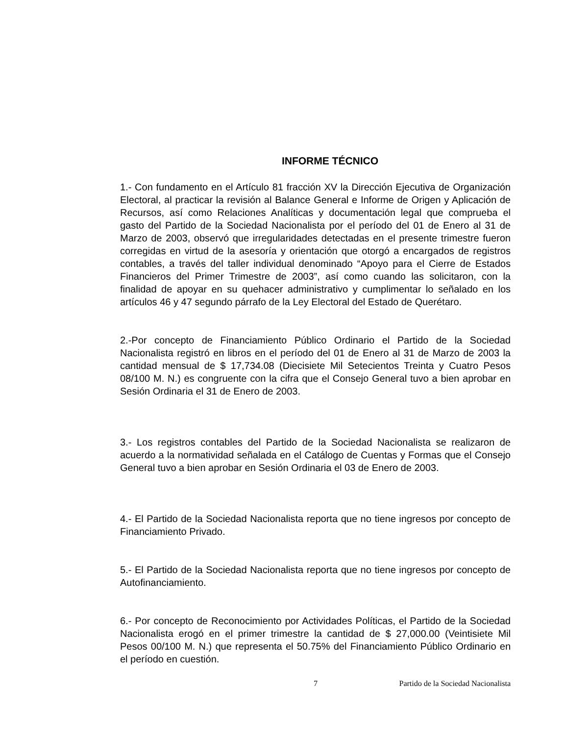INFORME TÉCNICO
1.- Con fundamento en el Artículo 81 fracción XV la Dirección Ejecutiva de Organización Electoral, al practicar la revisión al Balance General e Informe de Origen y Aplicación de Recursos, así como Relaciones Analíticas y documentación legal que comprueba el gasto del Partido de la Sociedad Nacionalista por el período del 01 de Enero al 31 de Marzo de 2003, observó que irregularidades detectadas en el presente trimestre fueron corregidas en virtud de la asesoría y orientación que otorgó a encargados de registros contables, a través del taller individual denominado “Apoyo para el Cierre de Estados Financieros del Primer Trimestre de 2003”, así como cuando las solicitaron, con la finalidad de apoyar en su quehacer administrativo y cumplimentar lo señalado en los artículos 46 y 47 segundo párrafo de la Ley Electoral del Estado de Querétaro.
2.-Por concepto de Financiamiento Público Ordinario el Partido de la Sociedad Nacionalista registró en libros en el período del 01 de Enero al 31 de Marzo de 2003 la cantidad mensual de $ 17,734.08 (Diecisiete Mil Setecientos Treinta y Cuatro Pesos 08/100 M. N.) es congruente con la cifra que el Consejo General tuvo a bien aprobar en Sesión Ordinaria el 31 de Enero de 2003.
3.- Los registros contables del Partido de la Sociedad Nacionalista se realizaron de acuerdo a la normatividad señalada en el Catálogo de Cuentas y Formas que el Consejo General tuvo a bien aprobar en Sesión Ordinaria el 03 de Enero de 2003.
4.- El Partido de la Sociedad Nacionalista reporta que no tiene ingresos por concepto de Financiamiento Privado.
5.- El Partido de la Sociedad Nacionalista reporta que no tiene ingresos por concepto de Autofinanciamiento.
6.- Por concepto de Reconocimiento por Actividades Políticas, el Partido de la Sociedad Nacionalista erogó en el primer trimestre la cantidad de $ 27,000.00 (Veintisiete Mil Pesos 00/100 M. N.) que representa el 50.75% del Financiamiento Público Ordinario en el período en cuestión.
7 Partido de la Sociedad Nacionalista